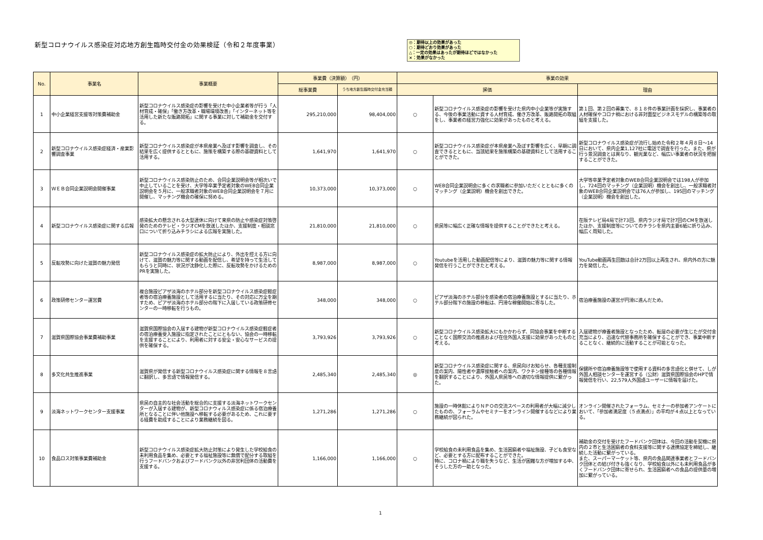新型コロナウイルス感染症対応地方創生臨時交付金の効果検証（令和２年度事業）
◎：期待以上の効果があった
○：期待どおり効果があった
△：一定の効果はあったが期待ほどではなかった
×：効果がなかった
| No. | 事業名 | 事業概要 | 事業費（決算額） （円） | | 事業の効果 | | |
| --- | --- | --- | --- | --- | --- | --- | --- |
| | | | 総事業費 | うち地方創生臨時交付金充当額 | 評価 | | 理由 |
| 1 | 中小企業経営支援等対策費補助金 | 新型コロナウイルス感染症の影響を受けた中小企業者等が行う「人材育成・確保」「働き方改革・職場環境改善」「インターネット等を活用した新たな販路開拓」に関する事業に対して補助金を交付する。 | 295,210,000 | 98,404,000 | ○ | 新型コロナウイルス感染症の影響を受けた県内中小企業等が実施する、今後の事業活動に資する人材育成、働き方改革、販路開拓の取組をし、事業者の経営力強化に効果があったものと考える。 | 第１回、第２回の募集で、８１８件の事業計画を採択し、事業者の人材確保やコロナ禍における非対面型ビジネスモデルの構築等の取組を支援した。 |
| 2 | 新型コロナウイルス感染症経済・産業影響調査事業 | 新型コロナウイルス感染症が本県産業へ及ぼす影響を調査し、その結果を広く提供するとともに、施策を構築する際の基礎資料として活用する。 | 1,641,970 | 1,641,970 | ○ | 新型コロナウイルス感染症が本県産業へ及ぼす影響を広く、早期に調査できるとともに、当該結果を施策構築の基礎資料として活用することができた。 | 新型コロナウイルス感染症が流行し始めた令和２年４月８日～14日において、県内企業1,127社に電話で調査を行った。また、県が行う景況調査とは異なり、観光業など、幅広い事業者の状況を把握することができた。 |
| 3 | ＷＥＢ合同企業説明会開催事業 | 新型コロナウイルス感染防止のため、合同企業説明会等が相次いで中止していることを受け、大学等卒業予定者対象のWEB合同企業説明会を５月に、一般求職者対象のWEB合同企業説明会を７月に開催し、マッチング機会の確保に努める。 | 10,373,000 | 10,373,000 | ○ | WEB合同企業説明会に多くの求職者に参加いただくとともに多くのマッチング（企業説明）機会を創出できた。 | 大学等卒業予定者対象のWEB合同企業説明会では198人が参加し、724回のマッチング（企業説明）機会を創出し、一般求職者対象のWEB合同企業説明会では76人が参加し、195回のマッチング（企業説明）機会を創出した。 |
| 4 | 新型コロナウイルス感染症に関する広報 | 感染拡大の懸念される大型連休に向けて来県の防止や感染症対策啓発のためのテレビ・ラジオCMを放送したほか、支援制度・相談窓口について折り込みチラシによる広報を実施した。 | 21,810,000 | 21,810,000 | ○ | 県民等に幅広く正確な情報を提供することができたと考える。 | 在阪テレビ局4局で計73回、県内ラジオ局で計7回のCMを放送したほか、支援制度等についてのチラシを県内主要6紙に折り込み、幅広く周知した。 |
| 5 | 反転攻勢に向けた滋賀の魅力発信 | 新型コロナウイルス感染症の拡大防止により、外出を控える方に向けて、滋賀の魅力等に関する動画を配信し、希望を持って生活してもらうと同時に、状況が沈静化した際に、反転攻勢をかけるためのPRを実施した。 | 8,987,000 | 8,987,000 | ○ | Youtubeを活用した動画配信等により、滋賀の魅力等に関する情報発信を行うことができたと考える。 | YouTube動画再生回数は合計2万回以上再生され、県内外の方に魅力を発信した。 |
| 6 | 政策研修センター運営費 | 複合施設ピアザ淡海のホテル部分を新型コロナウイルス感染症軽症者等の宿泊療養施設として活用するに当たり、その対応に万全を期すため、ピアザ淡海のホテル部分の階下に入居している政策研修センターの一時移転を行うもの。 | 348,000 | 348,000 | ○ | ピアザ淡海のホテル部分を感染者の宿泊療養施設とするに当たり、ホテル部分階下の施設の移転は、円滑な稼働開始に寄与した。 | 宿泊療養施設の運営が円滑に進んだため。 |
| 7 | 滋賀県国際協会事業費補助事業 | 滋賀県国際協会の入居する建物が新型コロナウイルス感染症軽症者の宿泊療養受入施設に指定されたことにともない、協会の一時移転を支援することにより、利用者に対する安全・安心なサービスの提供を確保する。 | 3,793,926 | 3,793,926 | ○ | 新型コロナウイルス感染拡大にもかかわらず、同協会事業を中断することなく国際交流の推進および在住外国人支援に効果があったものと考える。 | 入居建物が療養者施設となったため、転居の必要が生じたが交付金充当により、迅速な代替事務所を確保することができ、事業中断することなく、継続的に活動することが可能となった。 |
| 8 | 多文化共生推進事業 | 滋賀県が発信する新型コロナウイルス感染症に関する情報を８言語に翻訳し、多言語で情報発信する。 | 2,485,340 | 2,485,340 | ◎ | 新型コロナウイルス感染症に関する、県民向けお知らせ、各種支援制度の案内、陽性者や濃厚接触者への案内、ワクチン接種等の各種情報を翻訳することにより、外国人県民等への適切な情報提供に繋がった。 | 保健所や宿泊療養施設等で使用する資料の多言語化と併せて、しが外国人相談センターを運営する（公財）滋賀県国際協会のHPで情報発信を行い、22,579人外国語ユーザーに情報を届けた。 |
| 9 | 淡海ネットワークセンター支援事業 | 県民の自主的な社会活動を総合的に支援する淡海ネットワークセンターが入居する建物が、新型コロナウィルス感染症に係る宿泊療養所となることに伴い他施設へ移転する必要があるため、これに要する経費を助成することにより業務継続を図る。 | 1,271,286 | 1,271,286 | ○ | 施設の一時休館によりＮＰＯの交流スペースの利用者が大幅に減少したものの、フォーラムやセミナーをオンライン開催するなどにより業務継続が図られた。 | オンライン開催されたフォーラム、セミナーの参加者アンケートにおいて、「参加者満足度（５点満点）」の平均が４点以上となっている。 |
| 10 | 食品ロス対策事業費補助金 | 新型コロナウイルス感染症拡大防止対策により発生した学校給食の未利用食品を集め、必要とする福祉施設等に無償で配分する取組を行うフードバンクおよびフードバンク以外の非営利団体の活動費を支援する。 | 1,166,000 | 1,166,000 | ○ | 学校給食の未利用食品を集め、生活困窮者や福祉施設、子ども食堂など、必要とする方に配布することができた。 特に、コロナ禍により職を失うなど、生活が困難な方が増加する中、そうした方の一助となった。 | 補助金の交付を受けたフードバンク団体は、今回の活動を契機に県内の２市と生活困窮者の食料支援等に関する連携協定を締結し、継続した活動に繋がっている。 また、スーパーマーケット等、県内の食品関連事業者とフードバンク団体との結び付きも強くなり、学校給食以外にも未利用食品が多くフードバンク団体に寄せられ、生活困窮者への食品の提供量の増加に繋がっている。 |
1